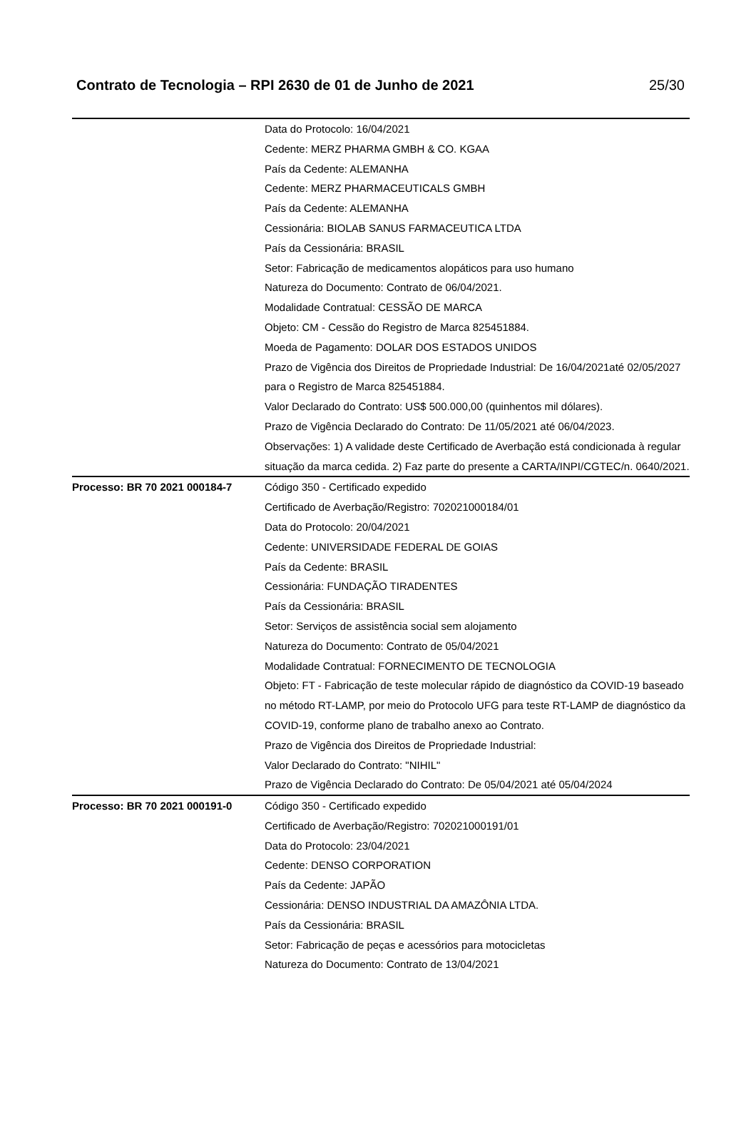Contrato de Tecnologia – RPI 2630 de 01 de Junho de 2021 25/30
| | Data do Protocolo: 16/04/2021 Cedente: MERZ PHARMA GMBH & CO. KGAA País da Cedente: ALEMANHA Cedente: MERZ PHARMACEUTICALS GMBH País da Cedente: ALEMANHA Cessionária: BIOLAB SANUS FARMACEUTICA LTDA País da Cessionária: BRASIL Setor: Fabricação de medicamentos alopáticos para uso humano Natureza do Documento: Contrato de 06/04/2021. Modalidade Contratual: CESSÃO DE MARCA Objeto: CM - Cessão do Registro de Marca 825451884. Moeda de Pagamento: DOLAR DOS ESTADOS UNIDOS Prazo de Vigência dos Direitos de Propriedade Industrial: De 16/04/2021até 02/05/2027 para o Registro de Marca 825451884. Valor Declarado do Contrato: US$ 500.000,00 (quinhentos mil dólares). Prazo de Vigência Declarado do Contrato: De 11/05/2021 até 06/04/2023. Observações: 1) A validade deste Certificado de Averbação está condicionada à regular situação da marca cedida. 2) Faz parte do presente a CARTA/INPI/CGTEC/n. 0640/2021. |
| Processo: BR 70 2021 000184-7 | Código 350 - Certificado expedido Certificado de Averbação/Registro: 702021000184/01 Data do Protocolo: 20/04/2021 Cedente: UNIVERSIDADE FEDERAL DE GOIAS País da Cedente: BRASIL Cessionária: FUNDAÇÃO TIRADENTES País da Cessionária: BRASIL Setor: Serviços de assistência social sem alojamento Natureza do Documento: Contrato de 05/04/2021 Modalidade Contratual: FORNECIMENTO DE TECNOLOGIA Objeto: FT - Fabricação de teste molecular rápido de diagnóstico da COVID-19 baseado no método RT-LAMP, por meio do Protocolo UFG para teste RT-LAMP de diagnóstico da COVID-19, conforme plano de trabalho anexo ao Contrato. Prazo de Vigência dos Direitos de Propriedade Industrial: Valor Declarado do Contrato: "NIHIL" Prazo de Vigência Declarado do Contrato: De 05/04/2021 até 05/04/2024 |
| Processo: BR 70 2021 000191-0 | Código 350 - Certificado expedido Certificado de Averbação/Registro: 702021000191/01 Data do Protocolo: 23/04/2021 Cedente: DENSO CORPORATION País da Cedente: JAPÃO Cessionária: DENSO INDUSTRIAL DA AMAZÔNIA LTDA. País da Cessionária: BRASIL Setor: Fabricação de peças e acessórios para motocicletas Natureza do Documento: Contrato de 13/04/2021 |